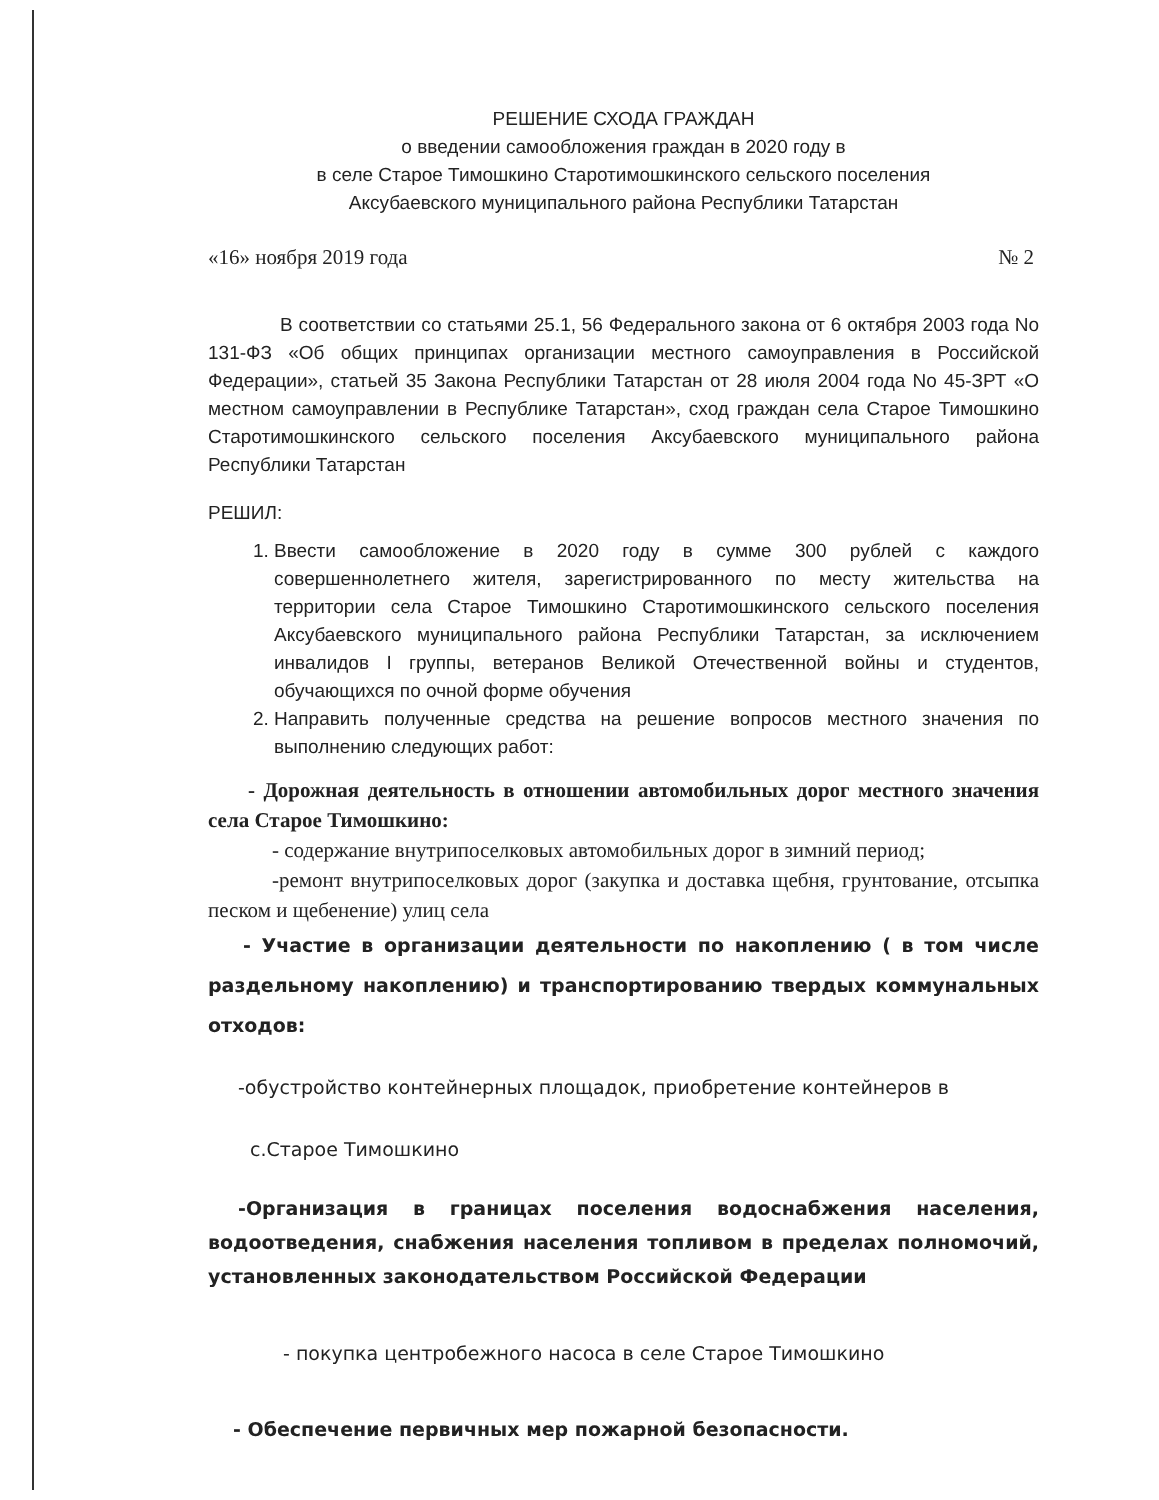РЕШЕНИЕ СХОДА ГРАЖДАН
о введении самообложения граждан в 2020 году в
в селе Старое Тимошкино Старотимошкинского сельского поселения
Аксубаевского муниципального района Республики Татарстан
«16» ноября 2019 года № 2
В соответствии со статьями 25.1, 56 Федерального закона от 6 октября 2003 года No 131-ФЗ «Об общих принципах организации местного самоуправления в Российской Федерации», статьей 35 Закона Республики Татарстан от 28 июля 2004 года No 45-ЗРТ «О местном самоуправлении в Республике Татарстан», сход граждан села Старое Тимошкино Старотимошкинского сельского поселения Аксубаевского муниципального района Республики Татарстан
РЕШИЛ:
1. Ввести самообложение в 2020 году в сумме 300 рублей с каждого совершеннолетнего жителя, зарегистрированного по месту жительства на территории села Старое Тимошкино Старотимошкинского сельского поселения Аксубаевского муниципального района Республики Татарстан, за исключением инвалидов I группы, ветеранов Великой Отечественной войны и студентов, обучающихся по очной форме обучения
2. Направить полученные средства на решение вопросов местного значения по выполнению следующих работ:
- Дорожная деятельность в отношении автомобильных дорог местного значения села Старое Тимошкино:
- содержание внутрипоселковых автомобильных дорог в зимний период;
-ремонт внутрипоселковых дорог (закупка и доставка щебня, грунтование, отсыпка песком и щебенение) улиц села
- Участие в организации деятельности по накоплению ( в том числе раздельному накоплению) и транспортированию твердых коммунальных отходов:
-обустройство контейнерных площадок, приобретение контейнеров в
с.Старое Тимошкино
-Организация в границах поселения водоснабжения населения, водоотведения, снабжения населения топливом в пределах полномочий, установленных законодательством Российской Федерации
- покупка центробежного насоса в селе Старое Тимошкино
- Обеспечение первичных мер пожарной безопасности.